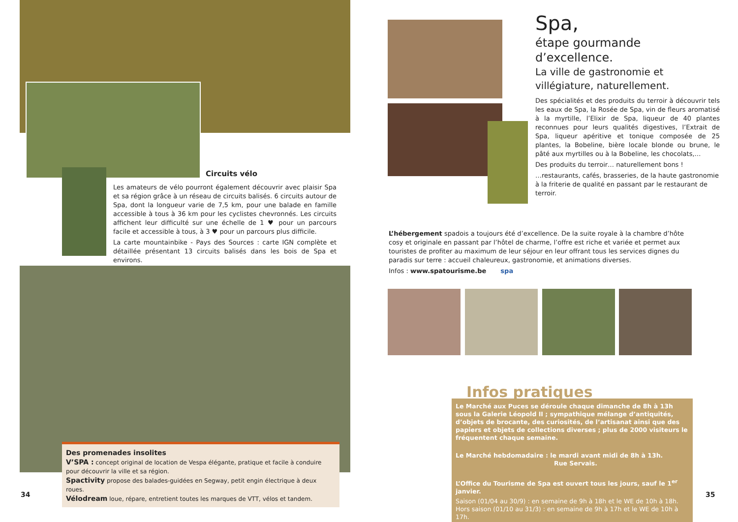Circuits vélo
Les amateurs de vélo pourront également découvrir avec plaisir Spa et sa région grâce à un réseau de circuits balisés. 6 circuits autour de Spa, dont la longueur varie de 7,5 km, pour une balade en famille accessible à tous à 36 km pour les cyclistes chevronnés. Les circuits affichent leur difficulté sur une échelle de 1 ♥ pour un parcours facile et accessible à tous, à 3 ♥ pour un parcours plus difficile.
La carte mountainbike - Pays des Sources : carte IGN complète et détaillée présentant 13 circuits balisés dans les bois de Spa et environs.
Des promenades insolites
V’SPA : concept original de location de Vespa élégante, pratique et facile à conduire pour découvrir la ville et sa région.
Spactivity propose des balades-guidées en Segway, petit engin électrique à deux roues.
Vélodream loue, répare, entretient toutes les marques de VTT, vélos et tandem.
34
Spa,
étape gourmande d’excellence.
La ville de gastronomie et villégiature, naturellement.
Des spécialités et des produits du terroir à découvrir tels les eaux de Spa, la Rosée de Spa, vin de fleurs aromatisé à la myrtille, l’Elixir de Spa, liqueur de 40 plantes reconnues pour leurs qualités digestives, l’Extrait de Spa, liqueur apéritive et tonique composée de 25 plantes, la Bobeline, bière locale blonde ou brune, le pâté aux myrtilles ou à la Bobeline, les chocolats,…
Des produits du terroir… naturellement bons !
…restaurants, cafés, brasseries, de la haute gastronomie à la friterie de qualité en passant par le restaurant de terroir.
L’hébergement spadois a toujours été d’excellence. De la suite royale à la chambre d’hôte cosy et originale en passant par l’hôtel de charme, l’offre est riche et variée et permet aux touristes de profiter au maximum de leur séjour en leur offrant tous les services dignes du paradis sur terre : accueil chaleureux, gastronomie, et animations diverses.
Infos : www.spatourisme.be spa
Infos pratiques
Le Marché aux Puces se déroule chaque dimanche de 8h à 13h sous la Galerie Léopold II ; sympathique mélange d’antiquités, d’objets de brocante, des curiosités, de l’artisanat ainsi que des papiers et objets de collections diverses ; plus de 2000 visiteurs le fréquentent chaque semaine.
Le Marché hebdomadaire : le mardi avant midi de 8h à 13h.
Rue Servais.
L’Office du Tourisme de Spa est ouvert tous les jours, sauf le 1<sup>er</sup> janvier.
Saison (01/04 au 30/9) : en semaine de 9h à 18h et le WE de 10h à 18h.
Hors saison (01/10 au 31/3) : en semaine de 9h à 17h et le WE de 10h à 17h.
35